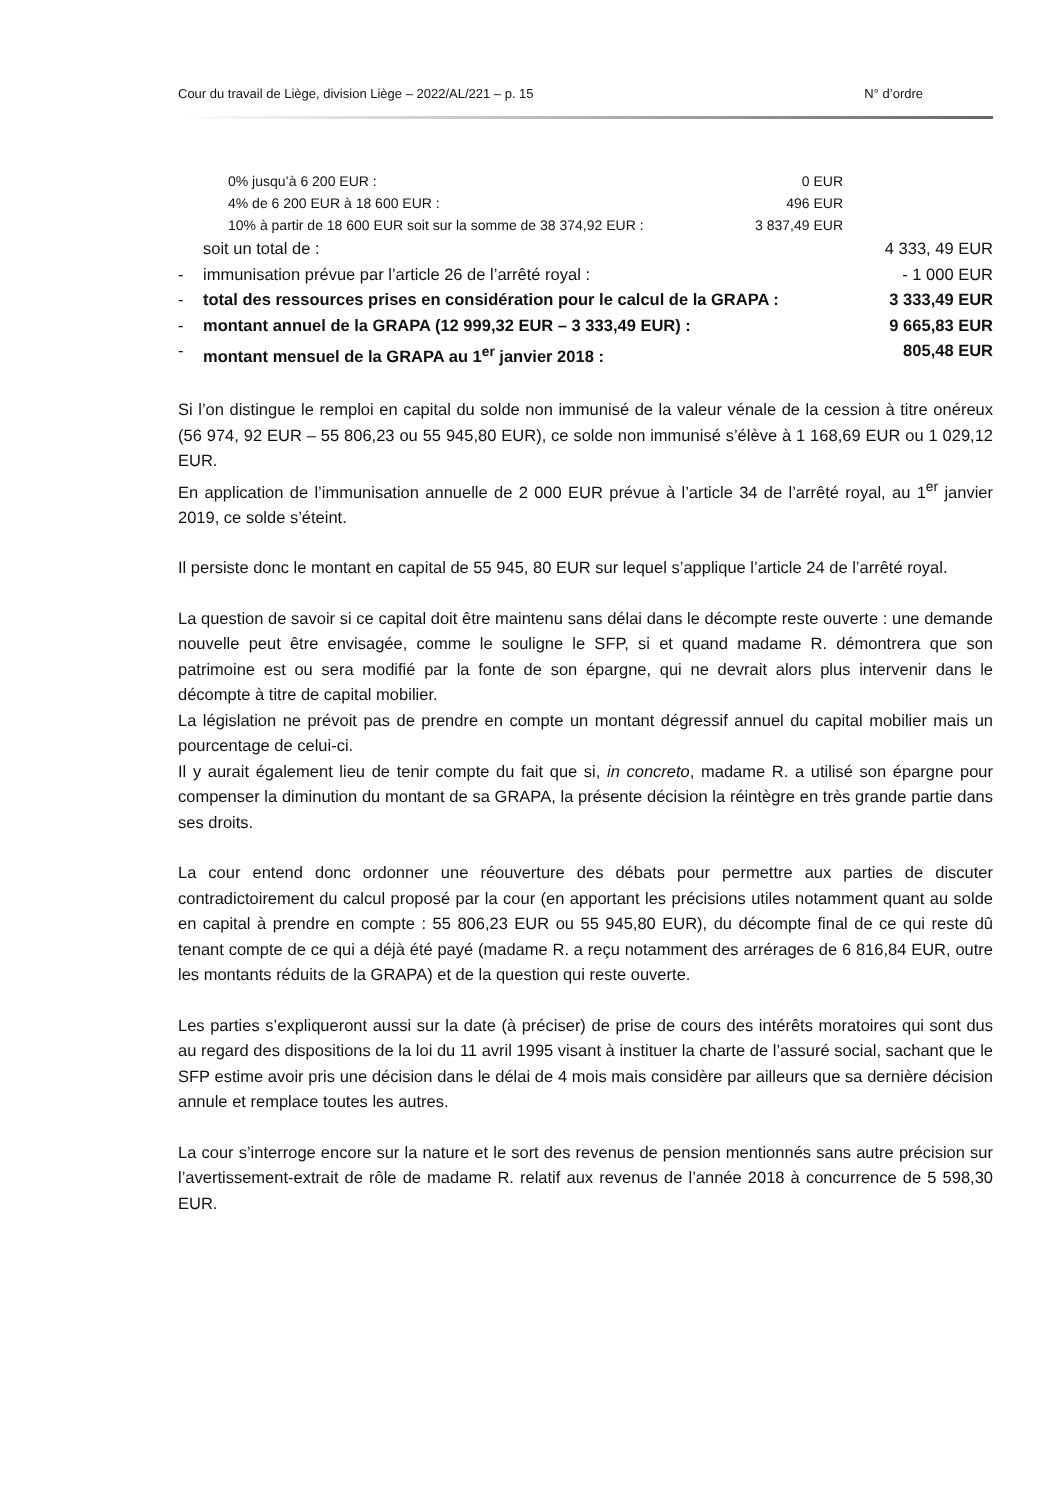Cour du travail de Liège, division Liège – 2022/AL/221 – p. 15 N° d’ordre
| | 0% jusqu’à 6 200 EUR : | 0 EUR | |
| | 4% de 6 200 EUR à 18 600 EUR : | 496 EUR | |
| | 10% à partir de 18 600 EUR soit sur la somme de 38 374,92 EUR : | 3 837,49 EUR | |
| | soit un total de : | | 4 333, 49 EUR |
| - | immunisation prévue par l’article 26 de l’arrêté royal : | | - 1 000 EUR |
| - | total des ressources prises en considération pour le calcul de la GRAPA : | | 3 333,49 EUR |
| - | montant annuel de la GRAPA (12 999,32 EUR – 3 333,49 EUR) : | | 9 665,83 EUR |
| - | montant mensuel de la GRAPA au 1<sup>er</sup> janvier 2018 : | | 805,48 EUR |
Si l’on distingue le remploi en capital du solde non immunisé de la valeur vénale de la cession à titre onéreux (56 974, 92 EUR – 55 806,23 ou 55 945,80 EUR), ce solde non immunisé s’élève à 1 168,69 EUR ou 1 029,12 EUR.
En application de l’immunisation annuelle de 2 000 EUR prévue à l’article 34 de l’arrêté royal, au 1<sup>er</sup> janvier 2019, ce solde s’éteint.
Il persiste donc le montant en capital de 55 945, 80 EUR sur lequel s’applique l’article 24 de l’arrêté royal.
La question de savoir si ce capital doit être maintenu sans délai dans le décompte reste ouverte : une demande nouvelle peut être envisagée, comme le souligne le SFP, si et quand madame R. démontrera que son patrimoine est ou sera modifié par la fonte de son épargne, qui ne devrait alors plus intervenir dans le décompte à titre de capital mobilier.
La législation ne prévoit pas de prendre en compte un montant dégressif annuel du capital mobilier mais un pourcentage de celui-ci.
Il y aurait également lieu de tenir compte du fait que si, in concreto, madame R. a utilisé son épargne pour compenser la diminution du montant de sa GRAPA, la présente décision la réintègre en très grande partie dans ses droits.
La cour entend donc ordonner une réouverture des débats pour permettre aux parties de discuter contradictoirement du calcul proposé par la cour (en apportant les précisions utiles notamment quant au solde en capital à prendre en compte : 55 806,23 EUR ou 55 945,80 EUR), du décompte final de ce qui reste dû tenant compte de ce qui a déjà été payé (madame R. a reçu notamment des arrérages de 6 816,84 EUR, outre les montants réduits de la GRAPA) et de la question qui reste ouverte.
Les parties s’expliqueront aussi sur la date (à préciser) de prise de cours des intérêts moratoires qui sont dus au regard des dispositions de la loi du 11 avril 1995 visant à instituer la charte de l’assuré social, sachant que le SFP estime avoir pris une décision dans le délai de 4 mois mais considère par ailleurs que sa dernière décision annule et remplace toutes les autres.
La cour s’interroge encore sur la nature et le sort des revenus de pension mentionnés sans autre précision sur l’avertissement-extrait de rôle de madame R. relatif aux revenus de l’année 2018 à concurrence de 5 598,30 EUR.